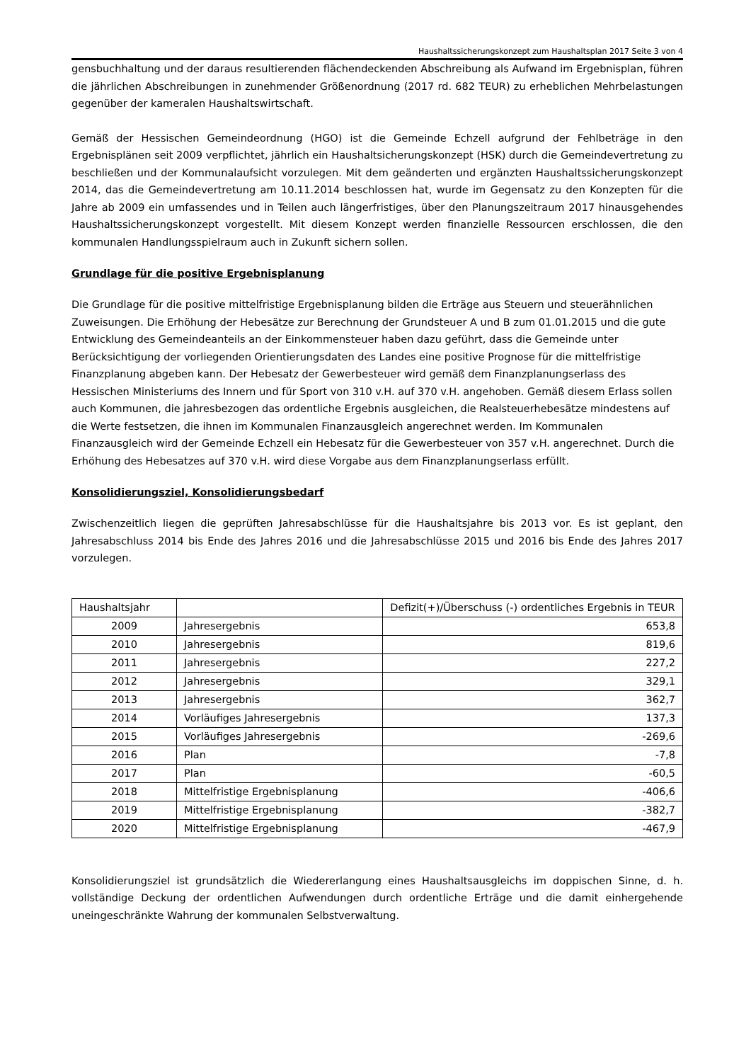Haushaltssicherungskonzept zum Haushaltsplan 2017 Seite 3 von 4
gensbuchhaltung und der daraus resultierenden flächendeckenden Abschreibung als Aufwand im Ergebnisplan, führen die jährlichen Abschreibungen in zunehmender Größenordnung (2017 rd. 682 TEUR) zu erheblichen Mehrbelastungen gegenüber der kameralen Haushaltswirtschaft.
Gemäß der Hessischen Gemeindeordnung (HGO) ist die Gemeinde Echzell aufgrund der Fehlbeträge in den Ergebnisplänen seit 2009 verpflichtet, jährlich ein Haushaltsicherungskonzept (HSK) durch die Gemeindevertretung zu beschließen und der Kommunalaufsicht vorzulegen. Mit dem geänderten und ergänzten Haushaltssicherungskonzept 2014, das die Gemeindevertretung am 10.11.2014 beschlossen hat, wurde im Gegensatz zu den Konzepten für die Jahre ab 2009 ein umfassendes und in Teilen auch längerfristiges, über den Planungszeitraum 2017 hinausgehendes Haushaltssicherungskonzept vorgestellt. Mit diesem Konzept werden finanzielle Ressourcen erschlossen, die den kommunalen Handlungsspielraum auch in Zukunft sichern sollen.
Grundlage für die positive Ergebnisplanung
Die Grundlage für die positive mittelfristige Ergebnisplanung bilden die Erträge aus Steuern und steuerähnlichen Zuweisungen. Die Erhöhung der Hebesätze zur Berechnung der Grundsteuer A und B zum 01.01.2015 und die gute Entwicklung des Gemeindeanteils an der Einkommensteuer haben dazu geführt, dass die Gemeinde unter Berücksichtigung der vorliegenden Orientierungsdaten des Landes eine positive Prognose für die mittelfristige Finanzplanung abgeben kann. Der Hebesatz der Gewerbesteuer wird gemäß dem Finanzplanungserlass des Hessischen Ministeriums des Innern und für Sport von 310 v.H. auf 370 v.H. angehoben. Gemäß diesem Erlass sollen auch Kommunen, die jahresbezogen das ordentliche Ergebnis ausgleichen, die Realsteuerhebesätze mindestens auf die Werte festsetzen, die ihnen im Kommunalen Finanzausgleich angerechnet werden. Im Kommunalen Finanzausgleich wird der Gemeinde Echzell ein Hebesatz für die Gewerbesteuer von 357 v.H. angerechnet. Durch die Erhöhung des Hebesatzes auf 370 v.H. wird diese Vorgabe aus dem Finanzplanungserlass erfüllt.
Konsolidierungsziel, Konsolidierungsbedarf
Zwischenzeitlich liegen die geprüften Jahresabschlüsse für die Haushaltsjahre bis 2013 vor. Es ist geplant, den Jahresabschluss 2014 bis Ende des Jahres 2016 und die Jahresabschlüsse 2015 und 2016 bis Ende des Jahres 2017 vorzulegen.
| Haushaltsjahr | | Defizit(+)/Überschuss (-) ordentliches Ergebnis in TEUR |
| --- | --- | --- |
| 2009 | Jahresergebnis | 653,8 |
| 2010 | Jahresergebnis | 819,6 |
| 2011 | Jahresergebnis | 227,2 |
| 2012 | Jahresergebnis | 329,1 |
| 2013 | Jahresergebnis | 362,7 |
| 2014 | Vorläufiges Jahresergebnis | 137,3 |
| 2015 | Vorläufiges Jahresergebnis | -269,6 |
| 2016 | Plan | -7,8 |
| 2017 | Plan | -60,5 |
| 2018 | Mittelfristige Ergebnisplanung | -406,6 |
| 2019 | Mittelfristige Ergebnisplanung | -382,7 |
| 2020 | Mittelfristige Ergebnisplanung | -467,9 |
Konsolidierungsziel ist grundsätzlich die Wiedererlangung eines Haushaltsausgleichs im doppischen Sinne, d. h. vollständige Deckung der ordentlichen Aufwendungen durch ordentliche Erträge und die damit einhergehende uneingeschränkte Wahrung der kommunalen Selbstverwaltung.